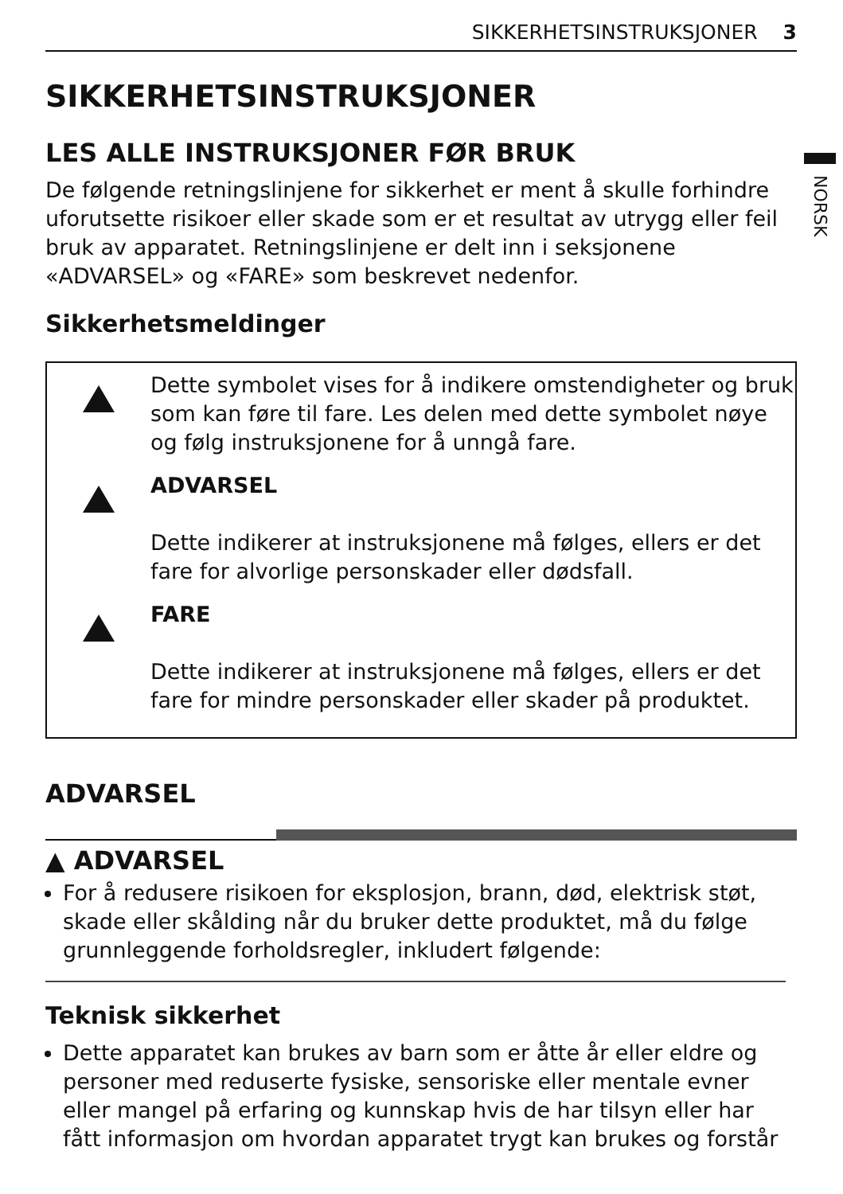NORSK
SIKKERHETSINSTRUKSJONER 3
SIKKERHETSINSTRUKSJONER
LES ALLE INSTRUKSJONER FØR BRUK
De følgende retningslinjene for sikkerhet er ment å skulle forhindre uforutsette risikoer eller skade som er et resultat av utrygg eller feil bruk av apparatet. Retningslinjene er delt inn i seksjonene «ADVARSEL» og «FARE» som beskrevet nedenfor.
Sikkerhetsmeldinger
Dette symbolet vises for å indikere omstendigheter og bruk som kan føre til fare. Les delen med dette symbolet nøye og følg instruksjonene for å unngå fare.
ADVARSEL
Dette indikerer at instruksjonene må følges, ellers er det fare for alvorlige personskader eller dødsfall.
FARE
Dette indikerer at instruksjonene må følges, ellers er det fare for mindre personskader eller skader på produktet.
ADVARSEL
▲ ADVARSEL
For å redusere risikoen for eksplosjon, brann, død, elektrisk støt, skade eller skålding når du bruker dette produktet, må du følge grunnleggende forholdsregler, inkludert følgende:
Teknisk sikkerhet
Dette apparatet kan brukes av barn som er åtte år eller eldre og personer med reduserte fysiske, sensoriske eller mentale evner eller mangel på erfaring og kunnskap hvis de har tilsyn eller har fått informasjon om hvordan apparatet trygt kan brukes og forstår